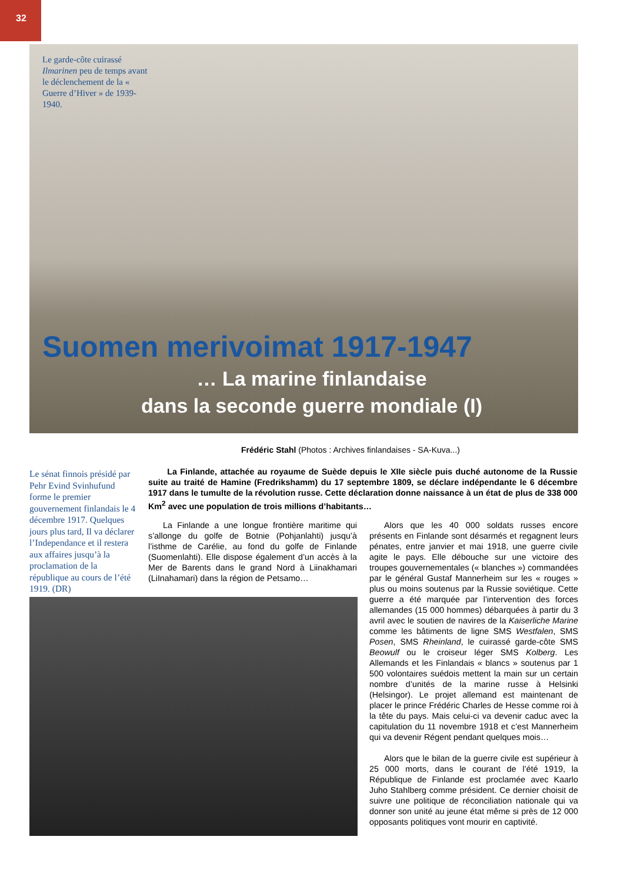32
Le garde-côte cuirassé Ilmarinen peu de temps avant le déclenchement de la « Guerre d’Hiver » de 1939-1940.
Suomen merivoimat 1917-1947
… La marine finlandaise
dans la seconde guerre mondiale (I)
Frédéric Stahl (Photos : Archives finlandaises - SA-Kuva...)
Le sénat finnois présidé par Pehr Evind Svinhufund forme le premier gouvernement finlandais le 4 décembre 1917. Quelques jours plus tard, Il va déclarer l’Independance et il restera aux affaires jusqu’à la proclamation de la république au cours de l’été 1919. (DR)
La Finlande, attachée au royaume de Suède depuis le XIIe siècle puis duché autonome de la Russie suite au traité de Hamine (Fredrikshamm) du 17 septembre 1809, se déclare indépendante le 6 décembre 1917 dans le tumulte de la révolution russe. Cette déclaration donne naissance à un état de plus de 338 000 Km<sup>2</sup> avec une population de trois millions d’habitants…
La Finlande a une longue frontière maritime qui s’allonge du golfe de Botnie (Pohjanlahti) jusqu’à l’isthme de Carélie, au fond du golfe de Finlande (Suomenlahti). Elle dispose également d’un accès à la Mer de Barents dans le grand Nord à Liinakhamari (LiInahamari) dans la région de Petsamo…
Alors que les 40 000 soldats russes encore présents en Finlande sont désarmés et regagnent leurs pénates, entre janvier et mai 1918, une guerre civile agite le pays. Elle débouche sur une victoire des troupes gouvernementales (« blanches ») commandées par le général Gustaf Mannerheim sur les « rouges » plus ou moins soutenus par la Russie soviétique. Cette guerre a été marquée par l’intervention des forces allemandes (15 000 hommes) débarquées à partir du 3 avril avec le soutien de navires de la Kaiserliche Marine comme les bâtiments de ligne SMS Westfalen, SMS Posen, SMS Rheinland, le cuirassé garde-côte SMS Beowulf ou le croiseur léger SMS Kolberg. Les Allemands et les Finlandais « blancs » soutenus par 1 500 volontaires suédois mettent la main sur un certain nombre d’unités de la marine russe à Helsinki (Helsingor). Le projet allemand est maintenant de placer le prince Frédéric Charles de Hesse comme roi à la tête du pays. Mais celui-ci va devenir caduc avec la capitulation du 11 novembre 1918 et c’est Mannerheim qui va devenir Régent pendant quelques mois…
Alors que le bilan de la guerre civile est supérieur à 25 000 morts, dans le courant de l’été 1919, la République de Finlande est proclamée avec Kaarlo Juho Stahlberg comme président. Ce dernier choisit de suivre une politique de réconciliation nationale qui va donner son unité au jeune état même si près de 12 000 opposants politiques vont mourir en captivité.